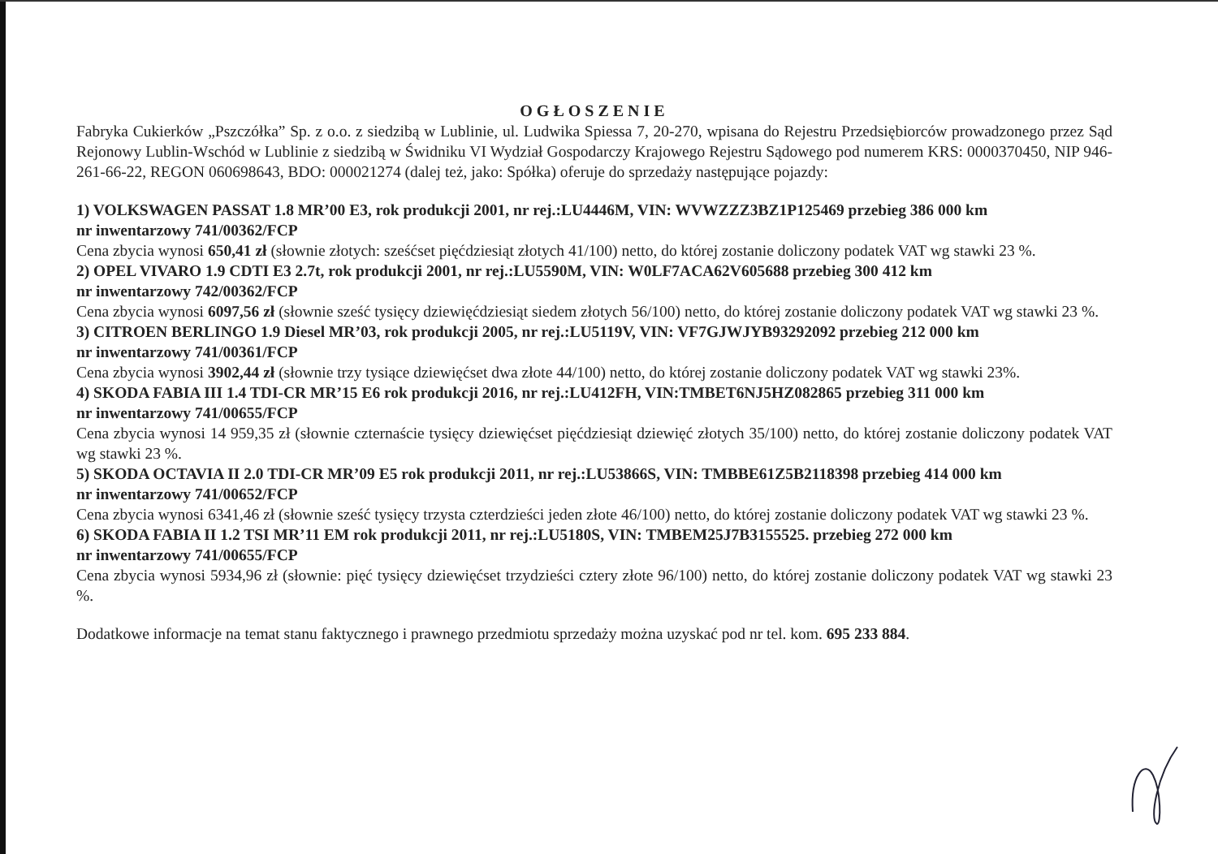OGŁOSZENIE
Fabryka Cukierków „Pszczółka” Sp. z o.o. z siedzibą w Lublinie, ul. Ludwika Spiessa 7, 20-270, wpisana do Rejestru Przedsiębiorców prowadzonego przez Sąd Rejonowy Lublin-Wschód w Lublinie z siedzibą w Świdniku VI Wydział Gospodarczy Krajowego Rejestru Sądowego pod numerem KRS: 0000370450, NIP 946-261-66-22, REGON 060698643, BDO: 000021274 (dalej też, jako: Spółka) oferuje do sprzedaży następujące pojazdy:
1) VOLKSWAGEN PASSAT 1.8 MR’00 E3, rok produkcji 2001, nr rej.:LU4446M, VIN: WVWZZZ3BZ1P125469 przebieg 386 000 km
nr inwentarzowy 741/00362/FCP
Cena zbycia wynosi 650,41 zł (słownie złotych: sześćset pięćdziesiąt złotych 41/100) netto, do której zostanie doliczony podatek VAT wg stawki 23 %.
2) OPEL VIVARO 1.9 CDTI E3 2.7t, rok produkcji 2001, nr rej.:LU5590M, VIN: W0LF7ACA62V605688 przebieg 300 412 km
nr inwentarzowy 742/00362/FCP
Cena zbycia wynosi 6097,56 zł (słownie sześć tysięcy dziewięćdziesiąt siedem złotych 56/100) netto, do której zostanie doliczony podatek VAT wg stawki 23 %.
3) CITROEN BERLINGO 1.9 Diesel MR’03, rok produkcji 2005, nr rej.:LU5119V, VIN: VF7GJWJYB93292092 przebieg 212 000 km
nr inwentarzowy 741/00361/FCP
Cena zbycia wynosi 3902,44 zł (słownie trzy tysiące dziewięćset dwa złote 44/100) netto, do której zostanie doliczony podatek VAT wg stawki 23%.
4) SKODA FABIA III 1.4 TDI-CR MR’15 E6 rok produkcji 2016, nr rej.:LU412FH, VIN:TMBET6NJ5HZ082865 przebieg 311 000 km
nr inwentarzowy 741/00655/FCP
Cena zbycia wynosi 14 959,35 zł (słownie czternaście tysięcy dziewięćset pięćdziesiąt dziewięć złotych 35/100) netto, do której zostanie doliczony podatek VAT wg stawki 23 %.
5) SKODA OCTAVIA II 2.0 TDI-CR MR’09 E5 rok produkcji 2011, nr rej.:LU53866S, VIN: TMBBE61Z5B2118398 przebieg 414 000 km
nr inwentarzowy 741/00652/FCP
Cena zbycia wynosi 6341,46 zł (słownie sześć tysięcy trzysta czterdzieści jeden złote 46/100) netto, do której zostanie doliczony podatek VAT wg stawki 23 %.
6) SKODA FABIA II 1.2 TSI MR’11 EM rok produkcji 2011, nr rej.:LU5180S, VIN: TMBEM25J7B3155525. przebieg 272 000 km
nr inwentarzowy 741/00655/FCP
Cena zbycia wynosi 5934,96 zł (słownie: pięć tysięcy dziewięćset trzydzieści cztery złote 96/100) netto, do której zostanie doliczony podatek VAT wg stawki 23 %.
Dodatkowe informacje na temat stanu faktycznego i prawnego przedmiotu sprzedaży można uzyskać pod nr tel. kom. 695 233 884.